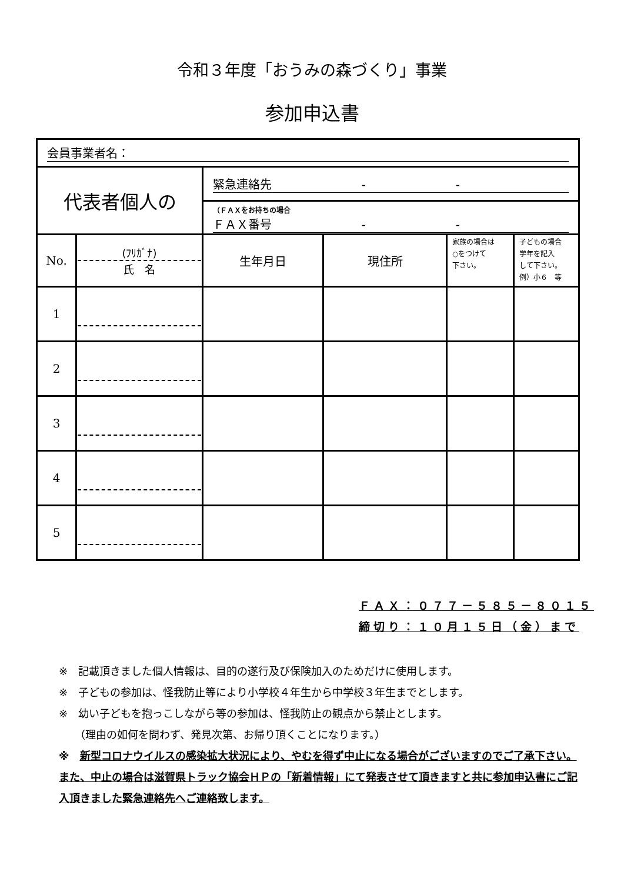令和３年度「おうみの森づくり」事業
参加申込書
| 会員事業者名： | | | | | |
| 代表者個人の | | 緊急連絡先 - - | | | |
| | | （ＦＡＸをお持ちの場合 ＦＡＸ番号 - - | | | |
| No. | (ﾌﾘｶﾞﾅ) 氏 名 | 生年月日 | 現住所 | 家族の場合は ○をつけて 下さい。 | 子どもの場合 学年を記入 して下さい。 例）小６ 等 |
| 1 | | | | | |
| 2 | | | | | |
| 3 | | | | | |
| 4 | | | | | |
| 5 | | | | | |
ＦＡＸ：０７７－５８５－８０１５
締切り：１０月１５日（金）まで
※　記載頂きました個人情報は、目的の遂行及び保険加入のためだけに使用します。
※　子どもの参加は、怪我防止等により小学校４年生から中学校３年生までとします。
※　幼い子どもを抱っこしながら等の参加は、怪我防止の観点から禁止とします。
　　（理由の如何を問わず、発見次第、お帰り頂くことになります。）
※　新型コロナウイルスの感染拡大状況により、やむを得ず中止になる場合がございますのでご了承下さい。また、中止の場合は滋賀県トラック協会ＨＰの「新着情報」にて発表させて頂きますと共に参加申込書にご記入頂きました緊急連絡先へご連絡致します。